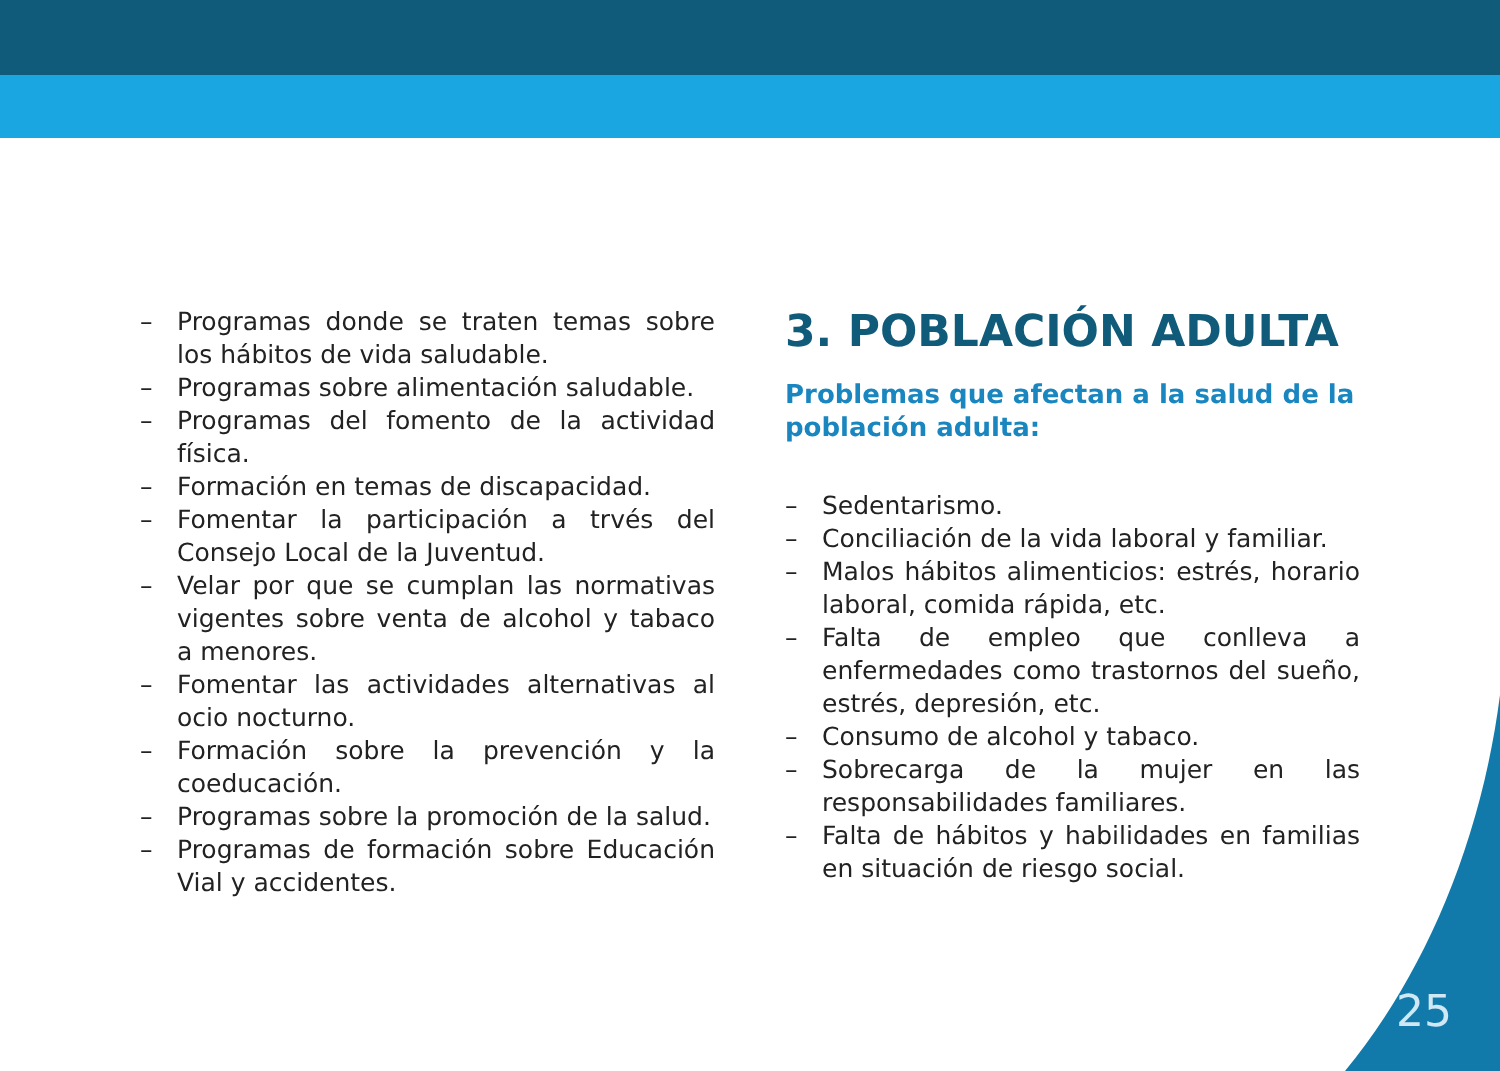– Programas donde se traten temas sobre los hábitos de vida saludable.
– Programas sobre alimentación saludable.
– Programas del fomento de la actividad física.
– Formación en temas de discapacidad.
– Fomentar la participación a trvés del Consejo Local de la Juventud.
– Velar por que se cumplan las normativas vigentes sobre venta de alcohol y tabaco a menores.
– Fomentar las actividades alternativas al ocio nocturno.
– Formación sobre la prevención y la coeducación.
– Programas sobre la promoción de la salud.
– Programas de formación sobre Educación Vial y accidentes.
3. POBLACIÓN ADULTA
Problemas que afectan a la salud de la población adulta:
– Sedentarismo.
– Conciliación de la vida laboral y familiar.
– Malos hábitos alimenticios: estrés, horario laboral, comida rápida, etc.
– Falta de empleo que conlleva a enfermedades como trastornos del sueño, estrés, depresión, etc.
– Consumo de alcohol y tabaco.
– Sobrecarga de la mujer en las responsabilidades familiares.
– Falta de hábitos y habilidades en familias en situación de riesgo social.
25